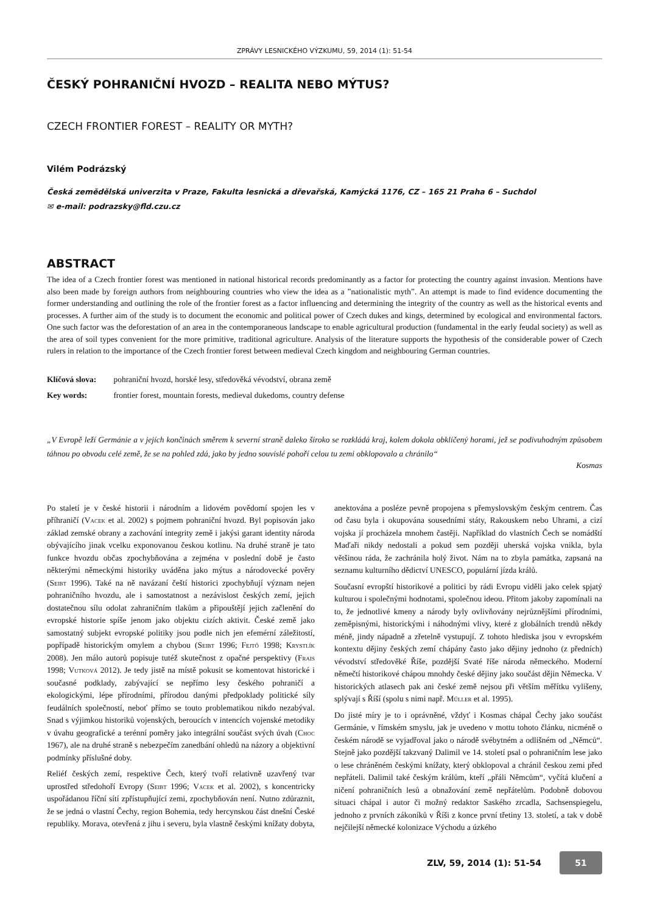ZPRÁVY LESNICKÉHO VÝZKUMU, 59, 2014 (1): 51-54
ČESKÝ POHRANIČNÍ HVOZD – REALITA NEBO MÝTUS?
CZECH FRONTIER FOREST – REALITY OR MYTH?
Vilém Podrázský
Česká zemědělská univerzita v Praze, Fakulta lesnická a dřevařská, Kamýcká 1176, CZ – 165 21 Praha 6 – Suchdol
✉ e-mail: podrazsky@fld.czu.cz
ABSTRACT
The idea of a Czech frontier forest was mentioned in national historical records predominantly as a factor for protecting the country against invasion. Mentions have also been made by foreign authors from neighbouring countries who view the idea as a ”nationalistic myth”. An attempt is made to find evidence documenting the former understanding and outlining the role of the frontier forest as a factor influencing and determining the integrity of the country as well as the historical events and processes. A further aim of the study is to document the economic and political power of Czech dukes and kings, determined by ecological and environmental factors. One such factor was the deforestation of an area in the contemporaneous landscape to enable agricultural production (fundamental in the early feudal society) as well as the area of soil types convenient for the more primitive, traditional agriculture. Analysis of the literature supports the hypothesis of the considerable power of Czech rulers in relation to the importance of the Czech frontier forest between medieval Czech kingdom and neighbouring German countries.
Klíčová slova: pohraniční hvozd, horské lesy, středověká vévodství, obrana země
Key words: frontier forest, mountain forests, medieval dukedoms, country defense
„V Evropě leží Germánie a v jejích končinách směrem k severní straně daleko široko se rozkládá kraj, kolem dokola obklíčený horami, jež se podivuhodným způsobem táhnou po obvodu celé země, že se na pohled zdá, jako by jedno souvislé pohoří celou tu zemi obklopovalo a chránilo“
Kosmas
Po staletí je v české historii i národním a lidovém povědomí spojen les v příhraničí (Vacek et al. 2002) s pojmem pohraniční hvozd. Byl popisován jako základ zemské obrany a zachování integrity země i jakýsi garant identity národa obývajícího jinak vcelku exponovanou českou kotlinu. Na druhé straně je tato funkce hvozdu občas zpochybňována a zejména v poslední době je často některými německými historiky uváděna jako mýtus a národovecké pověry (Seibt 1996). Také na ně navázaní čeští historici zpochybňují význam nejen pohraničního hvozdu, ale i samostatnost a nezávislost českých zemí, jejich dostatečnou sílu odolat zahraničním tlakům a připouštějí jejich začlenění do evropské historie spíše jenom jako objektu cizích aktivit. České země jako samostatný subjekt evropské politiky jsou podle nich jen efemérní záležitostí, popřípadě historickým omylem a chybou (Seibt 1996; Fejtő 1998; Krystlík 2008). Jen málo autorů popisuje tutéž skutečnost z opačné perspektivy (Frais 1998; Vutková 2012). Je tedy jistě na místě pokusit se komentovat historické i současné podklady, zabývající se nepřímo lesy českého pohraničí a ekologickými, lépe přírodními, přírodou danými předpoklady politické síly feudálních společností, neboť přímo se touto problematikou nikdo nezabýval. Snad s výjimkou historiků vojenských, beroucích v intencích vojenské metodiky v úvahu geografické a terénní poměry jako integrální součást svých úvah (Choc 1967), ale na druhé straně s nebezpečím zanedbání ohledů na názory a objektivní podmínky příslušné doby.
Reliéf českých zemí, respektive Čech, který tvoří relativně uzavřený tvar uprostřed středohoří Evropy (Seibt 1996; Vacek et al. 2002), s koncentricky uspořádanou říční sítí zpřístupňující zemi, zpochybňován není. Nutno zdůraznit, že se jedná o vlastní Čechy, region Bohemia, tedy hercynskou část dnešní České republiky. Morava, otevřená z jihu i severu, byla vlastně českými knížaty dobyta, anektována a posléze pevně propojena s přemyslovským českým centrem. Čas od času byla i okupována sousedními státy, Rakouskem nebo Uhrami, a cizí vojska jí procházela mnohem častěji. Například do vlastních Čech se nomádští Maďaři nikdy nedostali a pokud sem později uherská vojska vnikla, byla většinou ráda, že zachránila holý život. Nám na to zbyla památka, zapsaná na seznamu kulturního dědictví UNESCO, populární jízda králů.
Současní evropští historikové a politici by rádi Evropu viděli jako celek spjatý kulturou i společnými hodnotami, společnou ideou. Přitom jakoby zapomínali na to, že jednotlivé kmeny a národy byly ovlivňovány nejrůznějšími přírodními, zeměpisnými, historickými i náhodnými vlivy, které z globálních trendů někdy méně, jindy nápadně a zřetelně vystupují. Z tohoto hlediska jsou v evropském kontextu dějiny českých zemí chápány často jako dějiny jednoho (z předních) vévodství středověké Říše, pozdější Svaté říše národa německého. Moderní němečtí historikové chápou mnohdy české dějiny jako součást dějin Německa. V historických atlasech pak ani české země nejsou při větším měřítku vylišeny, splývají s Říší (spolu s nimi např. Műller et al. 1995).
Do jisté míry je to i oprávněné, vždyť i Kosmas chápal Čechy jako součást Germánie, v římském smyslu, jak je uvedeno v mottu tohoto článku, nicméně o českém národě se vyjadřoval jako o národě svébytném a odlišném od „Němců“. Stejně jako pozdější takzvaný Dalimil ve 14. století psal o pohraničním lese jako o lese chráněném českými knížaty, který obklopoval a chránil českou zemi před nepřáteli. Dalimil také českým králům, kteří „přáli Němcům“, vyčítá klučení a ničení pohraničních lesů a obnažování země nepřátelům. Podobně dobovou situaci chápal i autor či možný redaktor Saského zrcadla, Sachsenspiegelu, jednoho z prvních zákoníků v Říši z konce první třetiny 13. století, a tak v době nejčilejší německé kolonizace Východu a úzkého
ZLV, 59, 2014 (1): 51-54 51